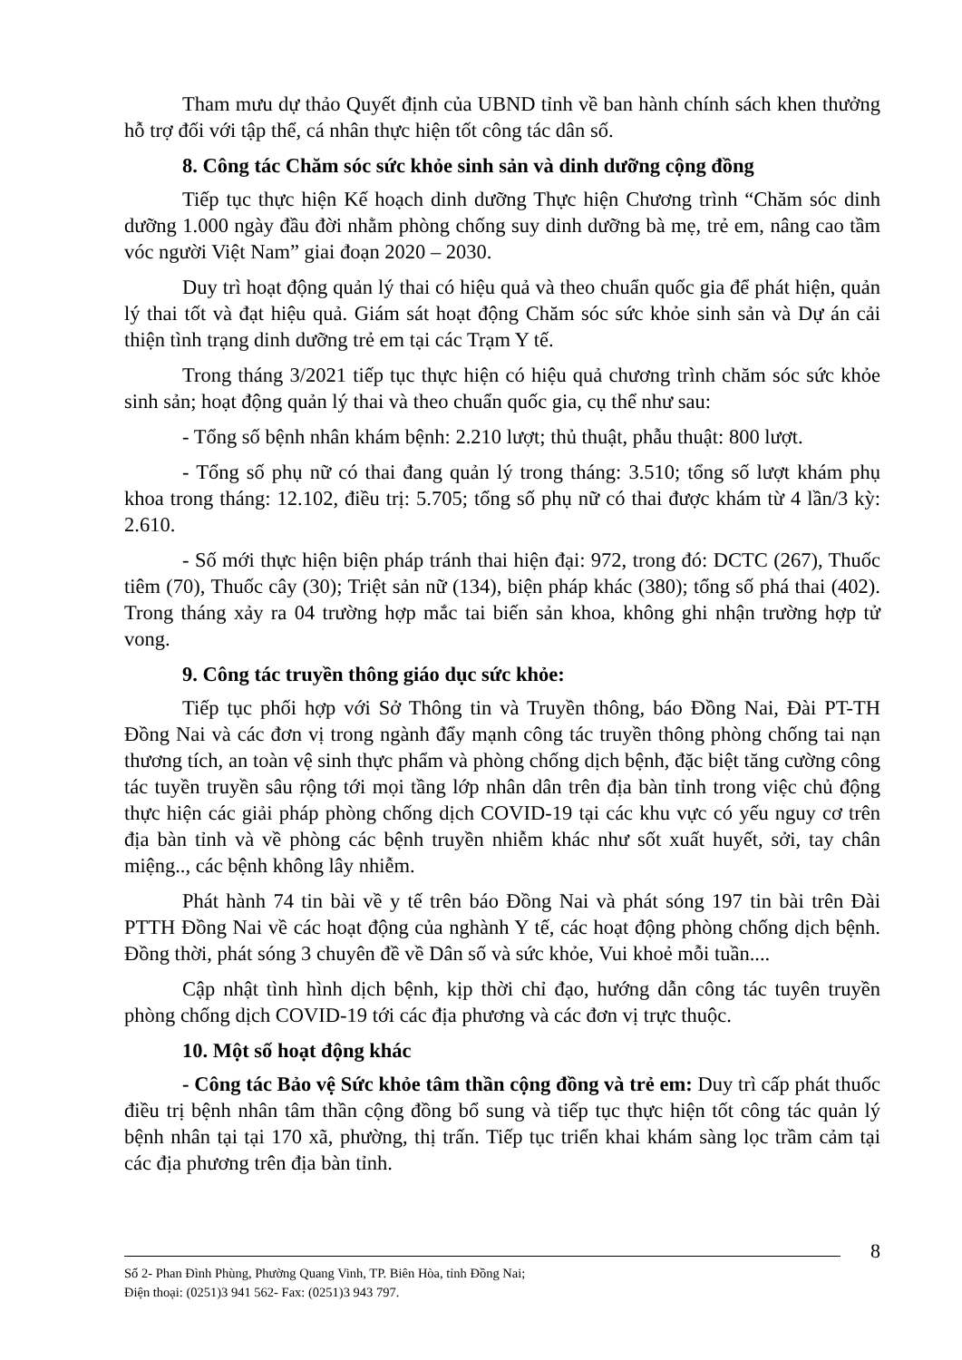Tham mưu dự thảo Quyết định của UBND tỉnh về ban hành chính sách khen thưởng hỗ trợ đối với tập thể, cá nhân thực hiện tốt công tác dân số.
8. Công tác Chăm sóc sức khỏe sinh sản và dinh dưỡng cộng đồng
Tiếp tục thực hiện Kế hoạch dinh dưỡng Thực hiện Chương trình “Chăm sóc dinh dưỡng 1.000 ngày đầu đời nhằm phòng chống suy dinh dưỡng bà mẹ, trẻ em, nâng cao tầm vóc người Việt Nam” giai đoạn 2020 – 2030.
Duy trì hoạt động quản lý thai có hiệu quả và theo chuẩn quốc gia để phát hiện, quản lý thai tốt và đạt hiệu quả. Giám sát hoạt động Chăm sóc sức khỏe sinh sản và Dự án cải thiện tình trạng dinh dưỡng trẻ em tại các Trạm Y tế.
Trong tháng 3/2021 tiếp tục thực hiện có hiệu quả chương trình chăm sóc sức khỏe sinh sản; hoạt động quản lý thai và theo chuẩn quốc gia, cụ thể như sau:
- Tổng số bệnh nhân khám bệnh: 2.210 lượt; thủ thuật, phẫu thuật: 800 lượt.
- Tổng số phụ nữ có thai đang quản lý trong tháng: 3.510; tổng số lượt khám phụ khoa trong tháng: 12.102, điều trị: 5.705; tổng số phụ nữ có thai được khám từ 4 lần/3 kỳ: 2.610.
- Số mới thực hiện biện pháp tránh thai hiện đại: 972, trong đó: DCTC (267), Thuốc tiêm (70), Thuốc cây (30); Triệt sản nữ (134), biện pháp khác (380); tổng số phá thai (402). Trong tháng xảy ra 04 trường hợp mắc tai biến sản khoa, không ghi nhận trường hợp tử vong.
9. Công tác truyền thông giáo dục sức khỏe:
Tiếp tục phối hợp với Sở Thông tin và Truyền thông, báo Đồng Nai, Đài PT-TH Đồng Nai và các đơn vị trong ngành đẩy mạnh công tác truyền thông phòng chống tai nạn thương tích, an toàn vệ sinh thực phẩm và phòng chống dịch bệnh, đặc biệt tăng cường công tác tuyền truyền sâu rộng tới mọi tầng lớp nhân dân trên địa bàn tỉnh trong việc chủ động thực hiện các giải pháp phòng chống dịch COVID-19 tại các khu vực có yếu nguy cơ trên địa bàn tỉnh và về phòng các bệnh truyền nhiễm khác như sốt xuất huyết, sởi, tay chân miệng.., các bệnh không lây nhiễm.
Phát hành 74 tin bài về y tế trên báo Đồng Nai và phát sóng 197 tin bài trên Đài PTTH Đồng Nai về các hoạt động của nghành Y tế, các hoạt động phòng chống dịch bệnh. Đồng thời, phát sóng 3 chuyên đề về Dân số và sức khỏe, Vui khoẻ mỗi tuần....
Cập nhật tình hình dịch bệnh, kịp thời chỉ đạo, hướng dẫn công tác tuyên truyền phòng chống dịch COVID-19 tới các địa phương và các đơn vị trực thuộc.
10. Một số hoạt động khác
- Công tác Bảo vệ Sức khỏe tâm thần cộng đồng và trẻ em: Duy trì cấp phát thuốc điều trị bệnh nhân tâm thần cộng đồng bổ sung và tiếp tục thực hiện tốt công tác quản lý bệnh nhân tại tại 170 xã, phường, thị trấn. Tiếp tục triển khai khám sàng lọc trầm cảm tại các địa phương trên địa bàn tỉnh.
8
Số 2- Phan Đình Phùng, Phường Quang Vinh, TP. Biên Hòa, tỉnh Đồng Nai;
Điện thoại: (0251)3 941 562- Fax: (0251)3 943 797.